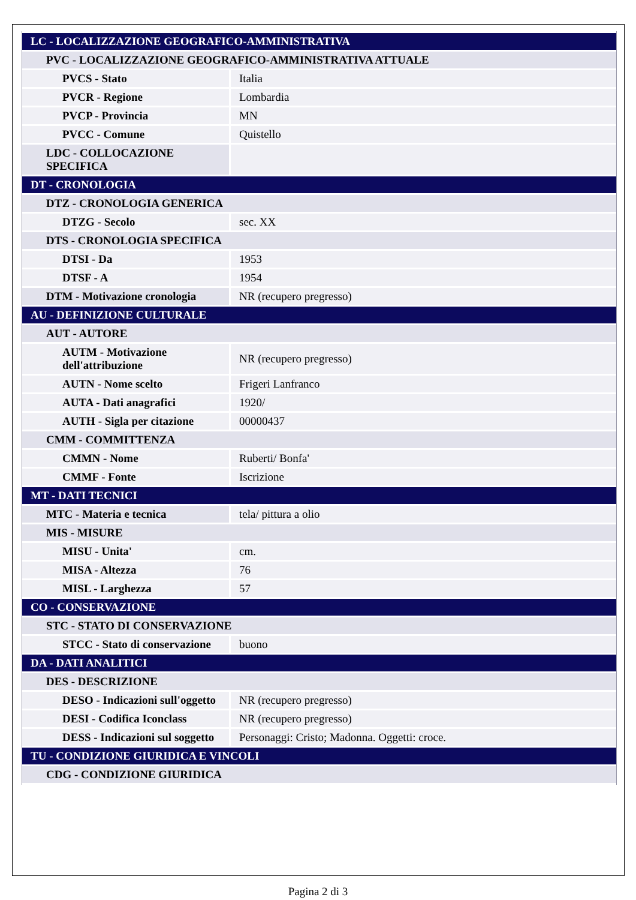| LC - LOCALIZZAZIONE GEOGRAFICO-AMMINISTRATIVA | |
| PVC - LOCALIZZAZIONE GEOGRAFICO-AMMINISTRATIVA ATTUALE | |
| PVCS - Stato | Italia |
| PVCR - Regione | Lombardia |
| PVCP - Provincia | MN |
| PVCC - Comune | Quistello |
| LDC - COLLOCAZIONE SPECIFICA | |
| DT - CRONOLOGIA | |
| DTZ - CRONOLOGIA GENERICA | |
| DTZG - Secolo | sec. XX |
| DTS - CRONOLOGIA SPECIFICA | |
| DTSI - Da | 1953 |
| DTSF - A | 1954 |
| DTM - Motivazione cronologia | NR (recupero pregresso) |
| AU - DEFINIZIONE CULTURALE | |
| AUT - AUTORE | |
| AUTM - Motivazione dell'attribuzione | NR (recupero pregresso) |
| AUTN - Nome scelto | Frigeri Lanfranco |
| AUTA - Dati anagrafici | 1920/ |
| AUTH - Sigla per citazione | 00000437 |
| CMM - COMMITTENZA | |
| CMMN - Nome | Ruberti/ Bonfa' |
| CMMF - Fonte | Iscrizione |
| MT - DATI TECNICI | |
| MTC - Materia e tecnica | tela/ pittura a olio |
| MIS - MISURE | |
| MISU - Unita' | cm. |
| MISA - Altezza | 76 |
| MISL - Larghezza | 57 |
| CO - CONSERVAZIONE | |
| STC - STATO DI CONSERVAZIONE | |
| STCC - Stato di conservazione | buono |
| DA - DATI ANALITICI | |
| DES - DESCRIZIONE | |
| DESO - Indicazioni sull'oggetto | NR (recupero pregresso) |
| DESI - Codifica Iconclass | NR (recupero pregresso) |
| DESS - Indicazioni sul soggetto | Personaggi: Cristo; Madonna. Oggetti: croce. |
| TU - CONDIZIONE GIURIDICA E VINCOLI | |
| CDG - CONDIZIONE GIURIDICA | |
Pagina 2 di 3